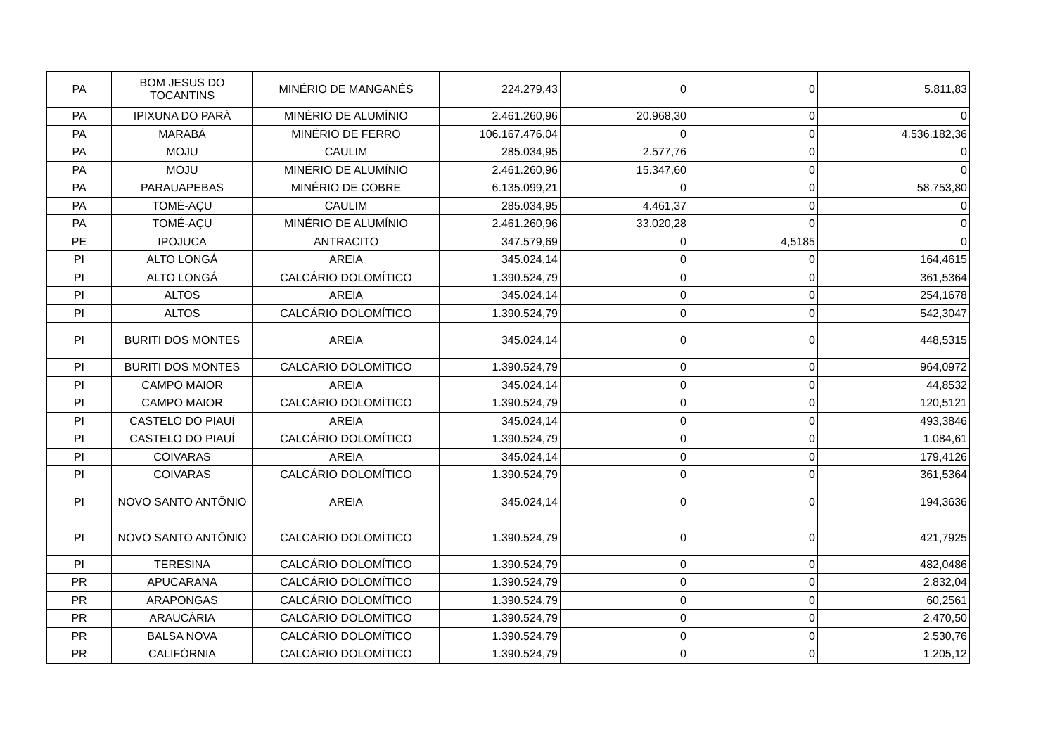| PA | BOM JESUS DO TOCANTINS | MINÉRIO DE MANGANÊS | 224.279,43 | 0 | 0 | 5.811,83 |
| PA | IPIXUNA DO PARÁ | MINÉRIO DE ALUMÍNIO | 2.461.260,96 | 20.968,30 | 0 | 0 |
| PA | MARABÁ | MINÉRIO DE FERRO | 106.167.476,04 | 0 | 0 | 4.536.182,36 |
| PA | MOJU | CAULIM | 285.034,95 | 2.577,76 | 0 | 0 |
| PA | MOJU | MINÉRIO DE ALUMÍNIO | 2.461.260,96 | 15.347,60 | 0 | 0 |
| PA | PARAUAPEBAS | MINÉRIO DE COBRE | 6.135.099,21 | 0 | 0 | 58.753,80 |
| PA | TOMÉ-AÇU | CAULIM | 285.034,95 | 4.461,37 | 0 | 0 |
| PA | TOMÉ-AÇU | MINÉRIO DE ALUMÍNIO | 2.461.260,96 | 33.020,28 | 0 | 0 |
| PE | IPOJUCA | ANTRACITO | 347.579,69 | 0 | 4,5185 | 0 |
| PI | ALTO LONGÁ | AREIA | 345.024,14 | 0 | 0 | 164,4615 |
| PI | ALTO LONGÁ | CALCÁRIO DOLOMÍTICO | 1.390.524,79 | 0 | 0 | 361,5364 |
| PI | ALTOS | AREIA | 345.024,14 | 0 | 0 | 254,1678 |
| PI | ALTOS | CALCÁRIO DOLOMÍTICO | 1.390.524,79 | 0 | 0 | 542,3047 |
| PI | BURITI DOS MONTES | AREIA | 345.024,14 | 0 | 0 | 448,5315 |
| PI | BURITI DOS MONTES | CALCÁRIO DOLOMÍTICO | 1.390.524,79 | 0 | 0 | 964,0972 |
| PI | CAMPO MAIOR | AREIA | 345.024,14 | 0 | 0 | 44,8532 |
| PI | CAMPO MAIOR | CALCÁRIO DOLOMÍTICO | 1.390.524,79 | 0 | 0 | 120,5121 |
| PI | CASTELO DO PIAUÍ | AREIA | 345.024,14 | 0 | 0 | 493,3846 |
| PI | CASTELO DO PIAUÍ | CALCÁRIO DOLOMÍTICO | 1.390.524,79 | 0 | 0 | 1.084,61 |
| PI | COIVARAS | AREIA | 345.024,14 | 0 | 0 | 179,4126 |
| PI | COIVARAS | CALCÁRIO DOLOMÍTICO | 1.390.524,79 | 0 | 0 | 361,5364 |
| PI | NOVO SANTO ANTÔNIO | AREIA | 345.024,14 | 0 | 0 | 194,3636 |
| PI | NOVO SANTO ANTÔNIO | CALCÁRIO DOLOMÍTICO | 1.390.524,79 | 0 | 0 | 421,7925 |
| PI | TERESINA | CALCÁRIO DOLOMÍTICO | 1.390.524,79 | 0 | 0 | 482,0486 |
| PR | APUCARANA | CALCÁRIO DOLOMÍTICO | 1.390.524,79 | 0 | 0 | 2.832,04 |
| PR | ARAPONGAS | CALCÁRIO DOLOMÍTICO | 1.390.524,79 | 0 | 0 | 60,2561 |
| PR | ARAUCÁRIA | CALCÁRIO DOLOMÍTICO | 1.390.524,79 | 0 | 0 | 2.470,50 |
| PR | BALSA NOVA | CALCÁRIO DOLOMÍTICO | 1.390.524,79 | 0 | 0 | 2.530,76 |
| PR | CALIFÓRNIA | CALCÁRIO DOLOMÍTICO | 1.390.524,79 | 0 | 0 | 1.205,12 |